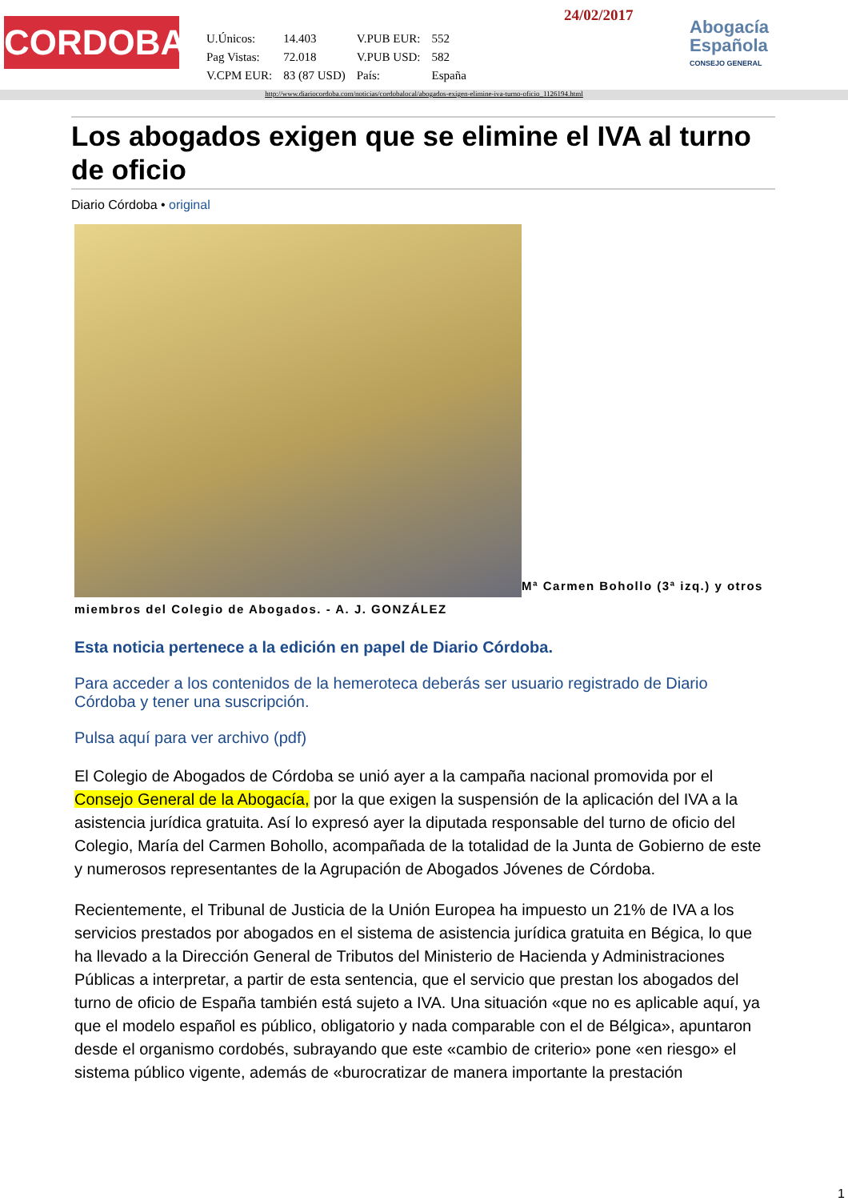CORDOBA
| U.Únicos: | 14.403 | V.PUB EUR: | 552 |
| Pag Vistas: | 72.018 | V.PUB USD: | 582 |
| V.CPM EUR: | 83 (87 USD) | País: | España |
24/02/2017
Abogacía
Española
CONSEJO GENERAL
http://www.diariocordoba.com/noticias/cordobalocal/abogados-exigen-elimine-iva-turno-oficio_1126194.html
Los abogados exigen que se elimine el IVA al turno de oficio
Diario Córdoba • original
Mª Carmen Bohollo (3ª izq.) y otros miembros del Colegio de Abogados. - A. J. GONZÁLEZ
Esta noticia pertenece a la edición en papel de Diario Córdoba.
Para acceder a los contenidos de la hemeroteca deberás ser usuario registrado de Diario Córdoba y tener una suscripción.
Pulsa aquí para ver archivo (pdf)
El Colegio de Abogados de Córdoba se unió ayer a la campaña nacional promovida por el Consejo General de la Abogacía, por la que exigen la suspensión de la aplicación del IVA a la asistencia jurídica gratuita. Así lo expresó ayer la diputada responsable del turno de oficio del Colegio, María del Carmen Bohollo, acompañada de la totalidad de la Junta de Gobierno de este y numerosos representantes de la Agrupación de Abogados Jóvenes de Córdoba.
Recientemente, el Tribunal de Justicia de la Unión Europea ha impuesto un 21% de IVA a los servicios prestados por abogados en el sistema de asistencia jurídica gratuita en Bégica, lo que ha llevado a la Dirección General de Tributos del Ministerio de Hacienda y Administraciones Públicas a interpretar, a partir de esta sentencia, que el servicio que prestan los abogados del turno de oficio de España también está sujeto a IVA. Una situación «que no es aplicable aquí, ya que el modelo español es público, obligatorio y nada comparable con el de Bélgica», apuntaron desde el organismo cordobés, subrayando que este «cambio de criterio» pone «en riesgo» el sistema público vigente, además de «burocratizar de manera importante la prestación
1